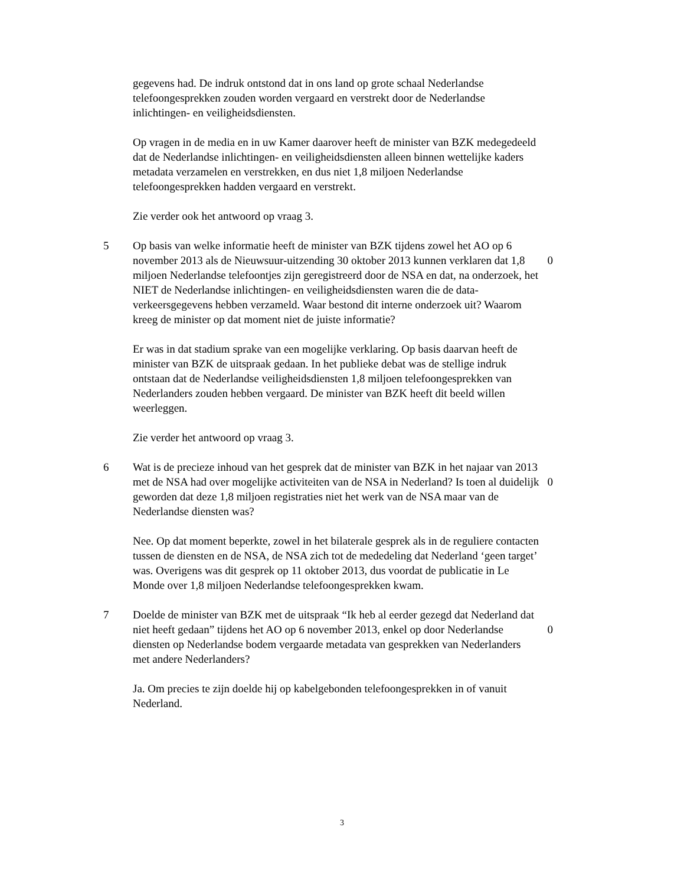gegevens had. De indruk ontstond dat in ons land op grote schaal Nederlandse telefoongesprekken zouden worden vergaard en verstrekt door de Nederlandse inlichtingen- en veiligheidsdiensten.
Op vragen in de media en in uw Kamer daarover heeft de minister van BZK medegedeeld dat de Nederlandse inlichtingen- en veiligheidsdiensten alleen binnen wettelijke kaders metadata verzamelen en verstrekken, en dus niet 1,8 miljoen Nederlandse telefoongesprekken hadden vergaard en verstrekt.
Zie verder ook het antwoord op vraag 3.
5 Op basis van welke informatie heeft de minister van BZK tijdens zowel het AO op 6 november 2013 als de Nieuwsuur-uitzending 30 oktober 2013 kunnen verklaren dat 1,8 miljoen Nederlandse telefoontjes zijn geregistreerd door de NSA en dat, na onderzoek, het NIET de Nederlandse inlichtingen- en veiligheidsdiensten waren die de data-verkeersgegevens hebben verzameld. Waar bestond dit interne onderzoek uit? Waarom kreeg de minister op dat moment niet de juiste informatie?
0
Er was in dat stadium sprake van een mogelijke verklaring. Op basis daarvan heeft de minister van BZK de uitspraak gedaan. In het publieke debat was de stellige indruk ontstaan dat de Nederlandse veiligheidsdiensten 1,8 miljoen telefoongesprekken van Nederlanders zouden hebben vergaard. De minister van BZK heeft dit beeld willen weerleggen.
Zie verder het antwoord op vraag 3.
6 Wat is de precieze inhoud van het gesprek dat de minister van BZK in het najaar van 2013 met de NSA had over mogelijke activiteiten van de NSA in Nederland? Is toen al duidelijk geworden dat deze 1,8 miljoen registraties niet het werk van de NSA maar van de Nederlandse diensten was?
0
Nee. Op dat moment beperkte, zowel in het bilaterale gesprek als in de reguliere contacten tussen de diensten en de NSA, de NSA zich tot de mededeling dat Nederland ‘geen target’ was. Overigens was dit gesprek op 11 oktober 2013, dus voordat de publicatie in Le Monde over 1,8 miljoen Nederlandse telefoongesprekken kwam.
7 Doelde de minister van BZK met de uitspraak “Ik heb al eerder gezegd dat Nederland dat niet heeft gedaan” tijdens het AO op 6 november 2013, enkel op door Nederlandse diensten op Nederlandse bodem vergaarde metadata van gesprekken van Nederlanders met andere Nederlanders?
0
Ja. Om precies te zijn doelde hij op kabelgebonden telefoongesprekken in of vanuit Nederland.
3